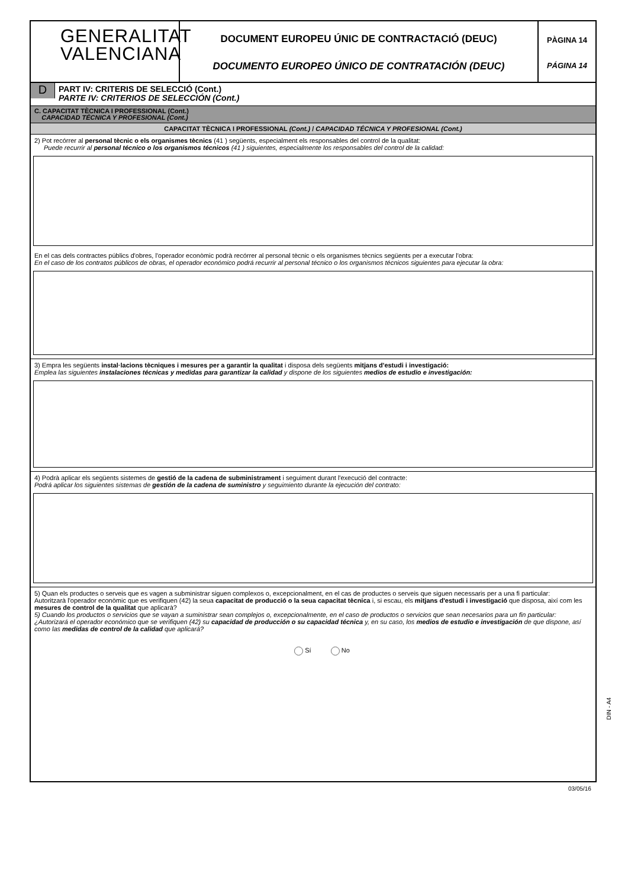GENERALITAT
VALENCIANA
DOCUMENT EUROPEU ÚNIC DE CONTRACTACIÓ (DEUC)
DOCUMENTO EUROPEO ÚNICO DE CONTRATACIÓN (DEUC)
PÀGINA 14
PÁGINA 14
D
PART IV: CRITERIS DE SELECCIÓ (Cont.)
PARTE IV: CRITERIOS DE SELECCIÓN (Cont.)
C. CAPACITAT TÈCNICA I PROFESSIONAL (Cont.)
CAPACIDAD TÉCNICA Y PROFESIONAL (Cont.)
CAPACITAT TÈCNICA I PROFESSIONAL (Cont.) / CAPACIDAD TÉCNICA Y PROFESIONAL (Cont.)
2) Pot recórrer al personal tècnic o els organismes tècnics (41 ) següents, especialment els responsables del control de la qualitat:
Puede recurrir al personal técnico o los organismos técnicos (41 ) siguientes, especialmente los responsables del control de la calidad:
En el cas dels contractes públics d'obres, l'operador econòmic podrà recórrer al personal tècnic o els organismes tècnics següents per a executar l'obra:
En el caso de los contratos públicos de obras, el operador económico podrá recurrir al personal técnico o los organismos técnicos siguientes para ejecutar la obra:
3) Empra les següents instal·lacions tècniques i mesures per a garantir la qualitat i disposa dels següents mitjans d'estudi i investigació:
Emplea las siguientes instalaciones técnicas y medidas para garantizar la calidad y dispone de los siguientes medios de estudio e investigación:
4) Podrà aplicar els següents sistemes de gestió de la cadena de subministrament i seguiment durant l'execució del contracte:
Podrá aplicar los siguientes sistemas de gestión de la cadena de suministro y seguimiento durante la ejecución del contrato:
5) Quan els productes o serveis que es vagen a subministrar siguen complexos o, excepcionalment, en el cas de productes o serveis que siguen necessaris per a una fi particular:
Autoritzarà l'operador econòmic que es verifiquen (42) la seua capacitat de producció o la seua capacitat tècnica i, si escau, els mitjans d'estudi i investigació que disposa, així com les mesures de control de la qualitat que aplicarà?
5) Cuando los productos o servicios que se vayan a suministrar sean complejos o, excepcionalmente, en el caso de productos o servicios que sean necesarios para un fin particular:
¿Autorizará el operador económico que se verifiquen (42) su capacidad de producción o su capacidad técnica y, en su caso, los medios de estudio e investigación de que dispone, así como las medidas de control de la calidad que aplicará?
Sí No
DIN - A4
03/05/16